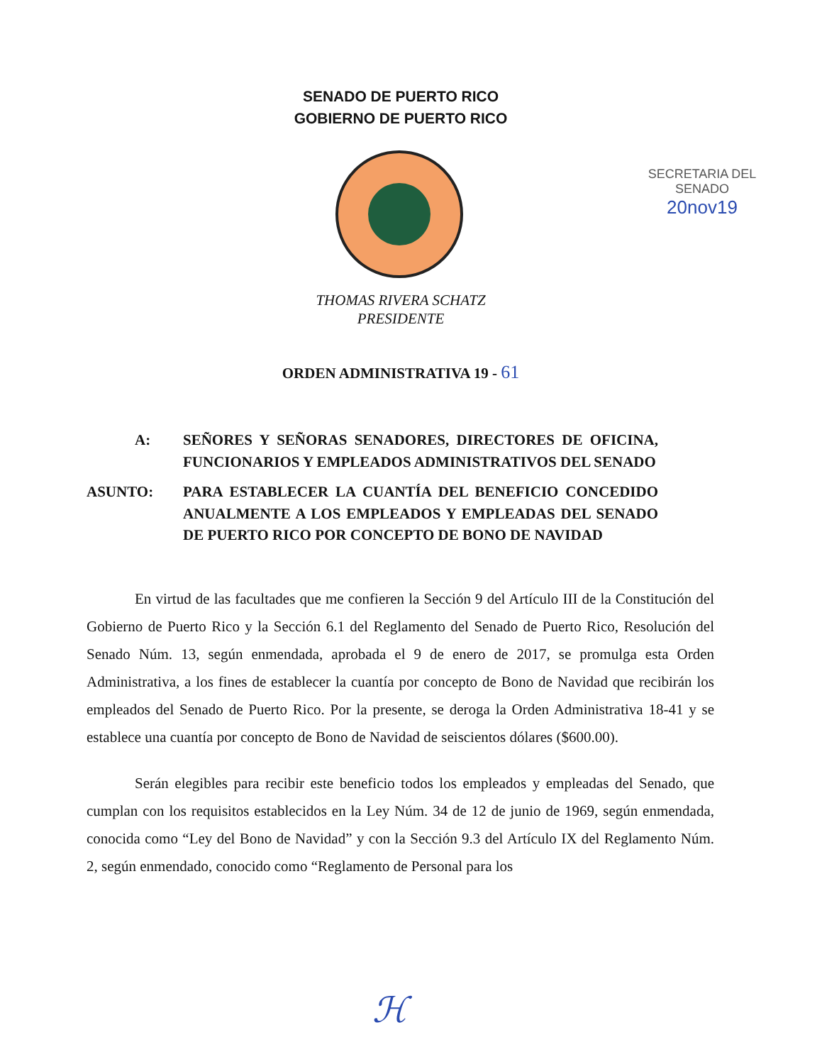SENADO DE PUERTO RICO
GOBIERNO DE PUERTO RICO
SECRETARIA DEL SENADO
20nov19
THOMAS RIVERA SCHATZ
PRESIDENTE
ORDEN ADMINISTRATIVA 19 - 61
A: SEÑORES Y SEÑORAS SENADORES, DIRECTORES DE OFICINA, FUNCIONARIOS Y EMPLEADOS ADMINISTRATIVOS DEL SENADO
ASUNTO: PARA ESTABLECER LA CUANTÍA DEL BENEFICIO CONCEDIDO ANUALMENTE A LOS EMPLEADOS Y EMPLEADAS DEL SENADO DE PUERTO RICO POR CONCEPTO DE BONO DE NAVIDAD
En virtud de las facultades que me confieren la Sección 9 del Artículo III de la Constitución del Gobierno de Puerto Rico y la Sección 6.1 del Reglamento del Senado de Puerto Rico, Resolución del Senado Núm. 13, según enmendada, aprobada el 9 de enero de 2017, se promulga esta Orden Administrativa, a los fines de establecer la cuantía por concepto de Bono de Navidad que recibirán los empleados del Senado de Puerto Rico. Por la presente, se deroga la Orden Administrativa 18-41 y se establece una cuantía por concepto de Bono de Navidad de seiscientos dólares ($600.00).
Serán elegibles para recibir este beneficio todos los empleados y empleadas del Senado, que cumplan con los requisitos establecidos en la Ley Núm. 34 de 12 de junio de 1969, según enmendada, conocida como “Ley del Bono de Navidad” y con la Sección 9.3 del Artículo IX del Reglamento Núm. 2, según enmendado, conocido como “Reglamento de Personal para los
ℋ